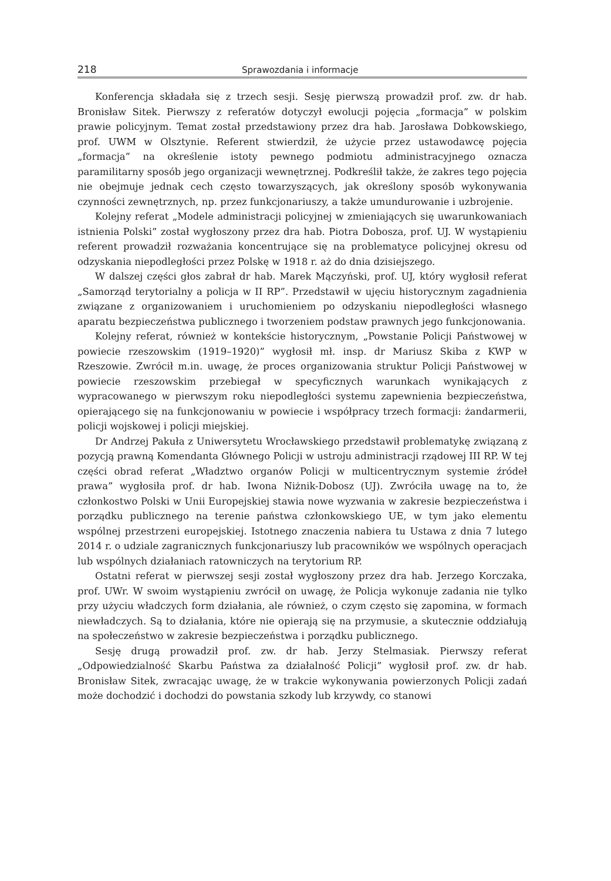218 Sprawozdania i informacje
Konferencja składała się z trzech sesji. Sesję pierwszą prowadził prof. zw. dr hab. Bronisław Sitek. Pierwszy z referatów dotyczył ewolucji pojęcia „formacja” w polskim prawie policyjnym. Temat został przedstawiony przez dra hab. Jarosława Dobkowskiego, prof. UWM w Olsztynie. Referent stwierdził, że użycie przez ustawodawcę pojęcia „formacja” na określenie istoty pewnego podmiotu administracyjnego oznacza paramilitarny sposób jego organizacji wewnętrznej. Podkreślił także, że zakres tego pojęcia nie obejmuje jednak cech często towarzyszących, jak określony sposób wykonywania czynności zewnętrznych, np. przez funkcjonariuszy, a także umundurowanie i uzbrojenie.
Kolejny referat „Modele administracji policyjnej w zmieniających się uwarunkowaniach istnienia Polski” został wygłoszony przez dra hab. Piotra Dobosza, prof. UJ. W wystąpieniu referent prowadził rozważania koncentrujące się na problematyce policyjnej okresu od odzyskania niepodległości przez Polskę w 1918 r. aż do dnia dzisiejszego.
W dalszej części głos zabrał dr hab. Marek Mączyński, prof. UJ, który wygłosił referat „Samorząd terytorialny a policja w II RP”. Przedstawił w ujęciu historycznym zagadnienia związane z organizowaniem i uruchomieniem po odzyskaniu niepodległości własnego aparatu bezpieczeństwa publicznego i tworzeniem podstaw prawnych jego funkcjonowania.
Kolejny referat, również w kontekście historycznym, „Powstanie Policji Państwowej w powiecie rzeszowskim (1919–1920)” wygłosił mł. insp. dr Mariusz Skiba z KWP w Rzeszowie. Zwrócił m.in. uwagę, że proces organizowania struktur Policji Państwowej w powiecie rzeszowskim przebiegał w specyficznych warunkach wynikających z wypracowanego w pierwszym roku niepodległości systemu zapewnienia bezpieczeństwa, opierającego się na funkcjonowaniu w powiecie i współpracy trzech formacji: żandarmerii, policji wojskowej i policji miejskiej.
Dr Andrzej Pakuła z Uniwersytetu Wrocławskiego przedstawił problematykę związaną z pozycją prawną Komendanta Głównego Policji w ustroju administracji rządowej III RP. W tej części obrad referat „Władztwo organów Policji w multicentrycznym systemie źródeł prawa” wygłosiła prof. dr hab. Iwona Niżnik-Dobosz (UJ). Zwróciła uwagę na to, że członkostwo Polski w Unii Europejskiej stawia nowe wyzwania w zakresie bezpieczeństwa i porządku publicznego na terenie państwa członkowskiego UE, w tym jako elementu wspólnej przestrzeni europejskiej. Istotnego znaczenia nabiera tu Ustawa z dnia 7 lutego 2014 r. o udziale zagranicznych funkcjonariuszy lub pracowników we wspólnych operacjach lub wspólnych działaniach ratowniczych na terytorium RP.
Ostatni referat w pierwszej sesji został wygłoszony przez dra hab. Jerzego Korczaka, prof. UWr. W swoim wystąpieniu zwrócił on uwagę, że Policja wykonuje zadania nie tylko przy użyciu władczych form działania, ale również, o czym często się zapomina, w formach niewładczych. Są to działania, które nie opierają się na przymusie, a skutecznie oddziałują na społeczeństwo w zakresie bezpieczeństwa i porządku publicznego.
Sesję drugą prowadził prof. zw. dr hab. Jerzy Stelmasiak. Pierwszy referat „Odpowiedzialność Skarbu Państwa za działalność Policji” wygłosił prof. zw. dr hab. Bronisław Sitek, zwracając uwagę, że w trakcie wykonywania powierzonych Policji zadań może dochodzić i dochodzi do powstania szkody lub krzywdy, co stanowi